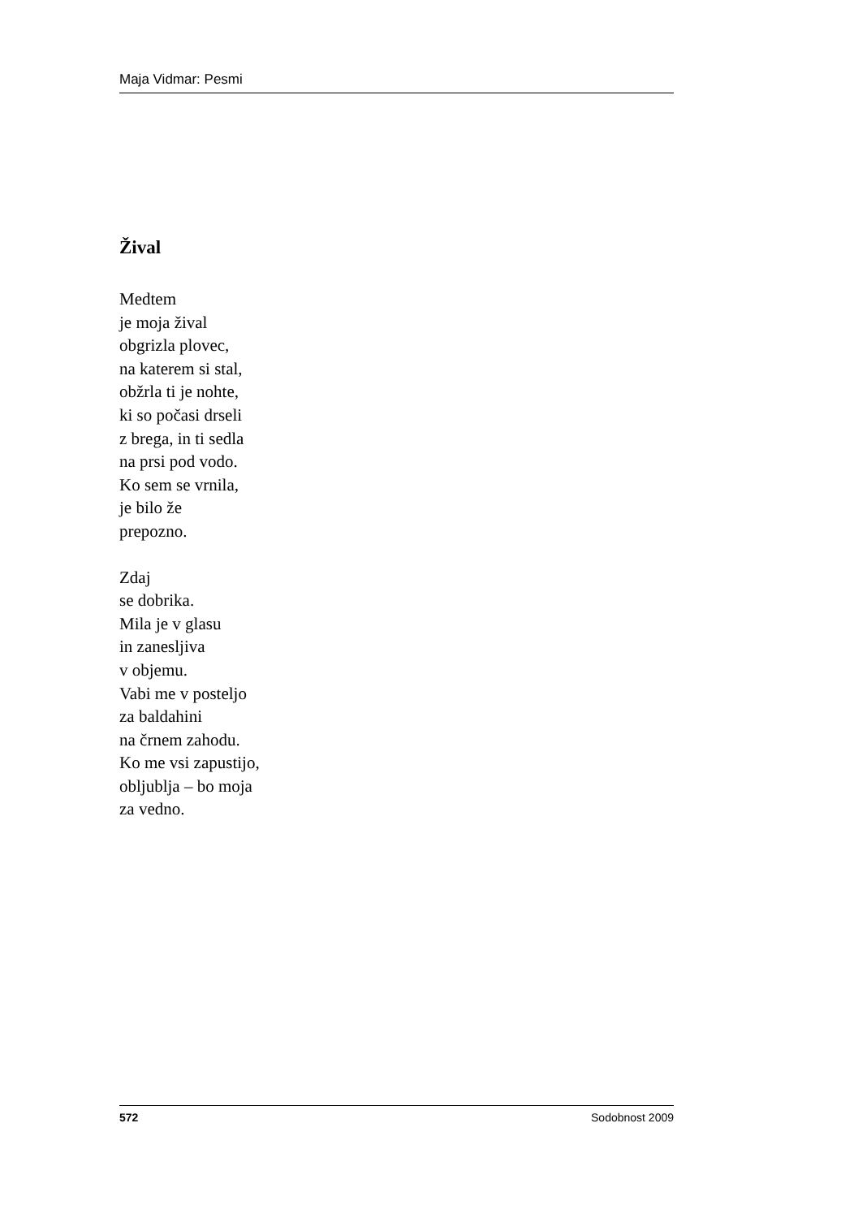Maja Vidmar: Pesmi
Žival
Medtem
je moja žival
obgrizla plovec,
na katerem si stal,
obžrla ti je nohte,
ki so počasi drseli
z brega, in ti sedla
na prsi pod vodo.
Ko sem se vrnila,
je bilo že
prepozno.
Zdaj
se dobrika.
Mila je v glasu
in zanesljiva
v objemu.
Vabi me v posteljo
za baldahini
na črnem zahodu.
Ko me vsi zapustijo,
obljublja – bo moja
za vedno.
572 Sodobnost 2009